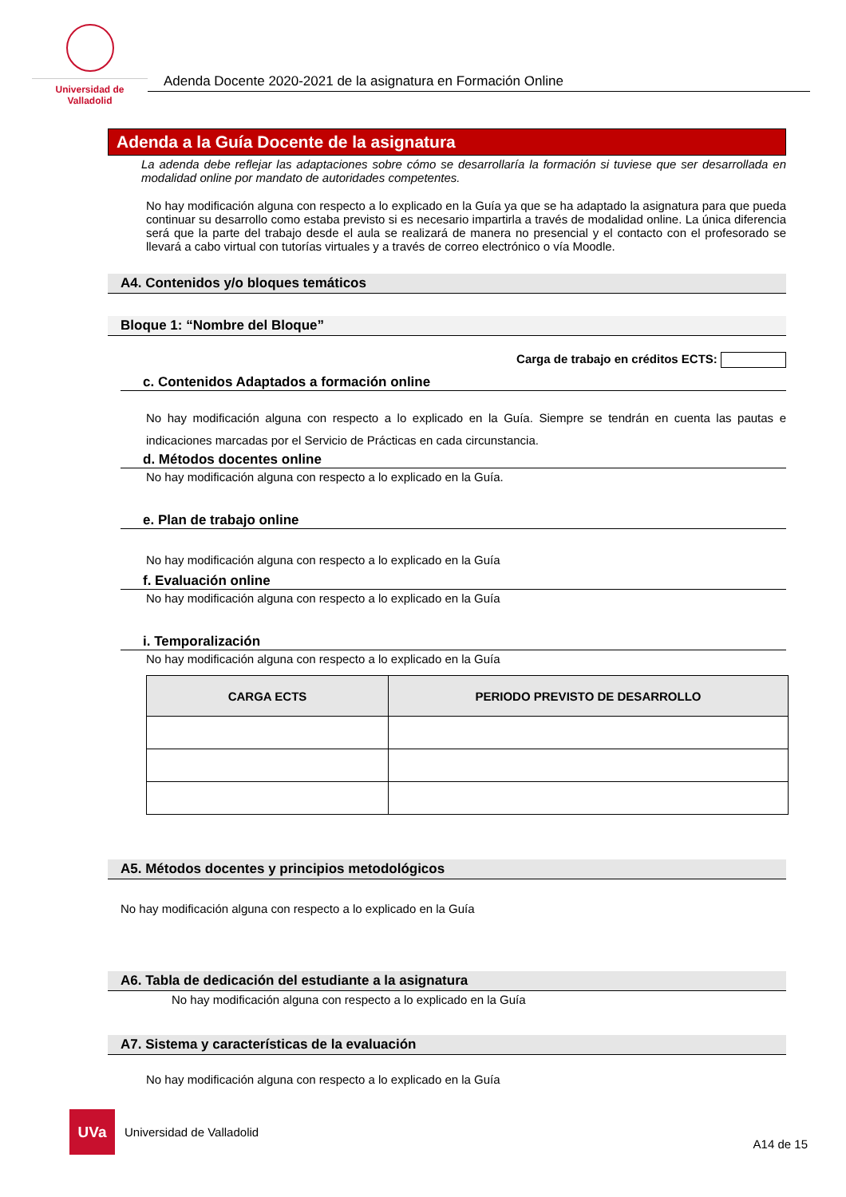Universidad de Valladolid
Adenda Docente 2020-2021 de la asignatura en Formación Online
Adenda a la Guía Docente de la asignatura
La adenda debe reflejar las adaptaciones sobre cómo se desarrollaría la formación si tuviese que ser desarrollada en modalidad online por mandato de autoridades competentes.
No hay modificación alguna con respecto a lo explicado en la Guía ya que se ha adaptado la asignatura para que pueda continuar su desarrollo como estaba previsto si es necesario impartirla a través de modalidad online. La única diferencia será que la parte del trabajo desde el aula se realizará de manera no presencial y el contacto con el profesorado se llevará a cabo virtual con tutorías virtuales y a través de correo electrónico o vía Moodle.
A4. Contenidos y/o bloques temáticos
Bloque 1: “Nombre del Bloque”
Carga de trabajo en créditos ECTS:
c. Contenidos Adaptados a formación online
No hay modificación alguna con respecto a lo explicado en la Guía. Siempre se tendrán en cuenta las pautas e indicaciones marcadas por el Servicio de Prácticas en cada circunstancia.
d. Métodos docentes online
No hay modificación alguna con respecto a lo explicado en la Guía.
e. Plan de trabajo online
No hay modificación alguna con respecto a lo explicado en la Guía
f. Evaluación online
No hay modificación alguna con respecto a lo explicado en la Guía
i. Temporalización
No hay modificación alguna con respecto a lo explicado en la Guía
| CARGA ECTS | PERIODO PREVISTO DE DESARROLLO |
| --- | --- |
A5. Métodos docentes y principios metodológicos
No hay modificación alguna con respecto a lo explicado en la Guía
A6. Tabla de dedicación del estudiante a la asignatura
No hay modificación alguna con respecto a lo explicado en la Guía
A7. Sistema y características de la evaluación
No hay modificación alguna con respecto a lo explicado en la Guía
UVa
Universidad de Valladolid
A14 de 15